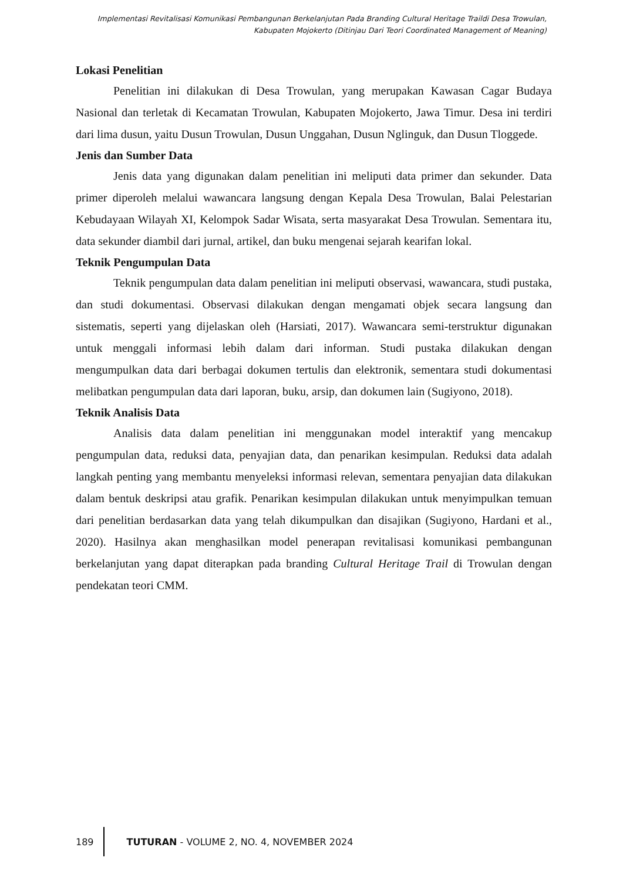Implementasi Revitalisasi Komunikasi Pembangunan Berkelanjutan Pada Branding Cultural Heritage Traildi Desa Trowulan, Kabupaten Mojokerto (Ditinjau Dari Teori Coordinated Management of Meaning)
Lokasi Penelitian
Penelitian ini dilakukan di Desa Trowulan, yang merupakan Kawasan Cagar Budaya Nasional dan terletak di Kecamatan Trowulan, Kabupaten Mojokerto, Jawa Timur. Desa ini terdiri dari lima dusun, yaitu Dusun Trowulan, Dusun Unggahan, Dusun Nglinguk, dan Dusun Tloggede.
Jenis dan Sumber Data
Jenis data yang digunakan dalam penelitian ini meliputi data primer dan sekunder. Data primer diperoleh melalui wawancara langsung dengan Kepala Desa Trowulan, Balai Pelestarian Kebudayaan Wilayah XI, Kelompok Sadar Wisata, serta masyarakat Desa Trowulan. Sementara itu, data sekunder diambil dari jurnal, artikel, dan buku mengenai sejarah kearifan lokal.
Teknik Pengumpulan Data
Teknik pengumpulan data dalam penelitian ini meliputi observasi, wawancara, studi pustaka, dan studi dokumentasi. Observasi dilakukan dengan mengamati objek secara langsung dan sistematis, seperti yang dijelaskan oleh (Harsiati, 2017). Wawancara semi-terstruktur digunakan untuk menggali informasi lebih dalam dari informan. Studi pustaka dilakukan dengan mengumpulkan data dari berbagai dokumen tertulis dan elektronik, sementara studi dokumentasi melibatkan pengumpulan data dari laporan, buku, arsip, dan dokumen lain (Sugiyono, 2018).
Teknik Analisis Data
Analisis data dalam penelitian ini menggunakan model interaktif yang mencakup pengumpulan data, reduksi data, penyajian data, dan penarikan kesimpulan. Reduksi data adalah langkah penting yang membantu menyeleksi informasi relevan, sementara penyajian data dilakukan dalam bentuk deskripsi atau grafik. Penarikan kesimpulan dilakukan untuk menyimpulkan temuan dari penelitian berdasarkan data yang telah dikumpulkan dan disajikan (Sugiyono, Hardani et al., 2020). Hasilnya akan menghasilkan model penerapan revitalisasi komunikasi pembangunan berkelanjutan yang dapat diterapkan pada branding Cultural Heritage Trail di Trowulan dengan pendekatan teori CMM.
189 TUTURAN - VOLUME 2, NO. 4, NOVEMBER 2024